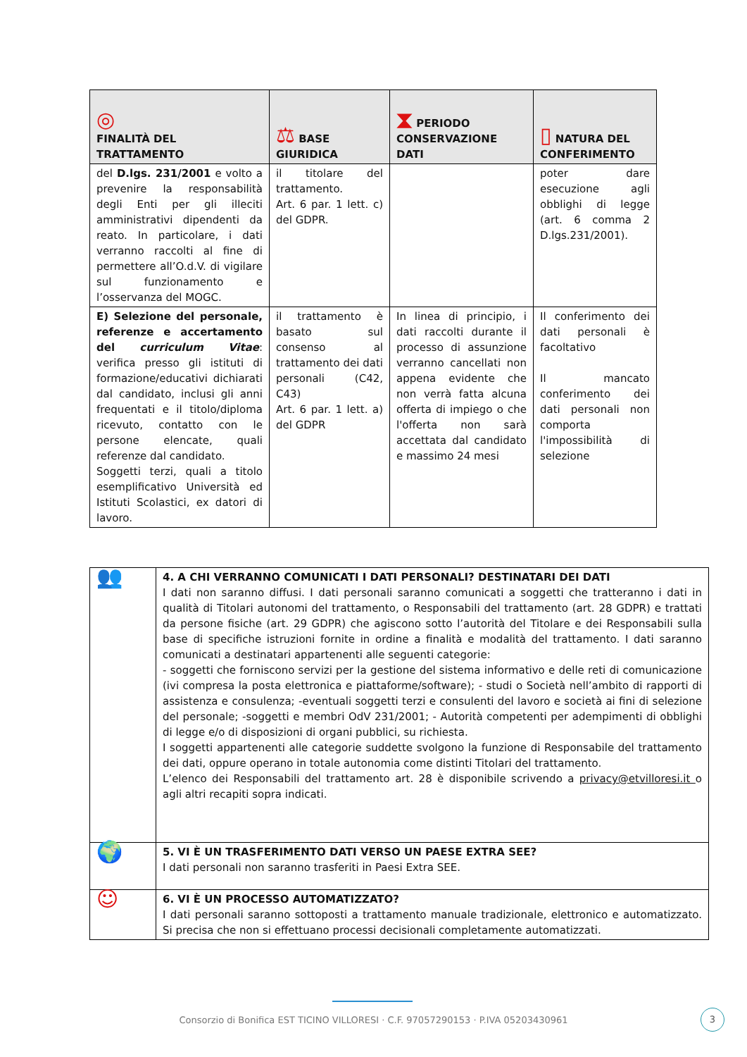| ◎ FINALITÀ DEL TRATTAMENTO | ⚖ BASE GIURIDICA | ⧗ PERIODO CONSERVAZIONE DATI | ▯ NATURA DEL CONFERIMENTO |
| --- | --- | --- | --- |
| del D.lgs. 231/2001 e volto a prevenire la responsabilità degli Enti per gli illeciti amministrativi dipendenti da reato. In particolare, i dati verranno raccolti al fine di permettere all’O.d.V. di vigilare sul funzionamento e l’osservanza del MOGC. | il titolare del trattamento. Art. 6 par. 1 lett. c) del GDPR. | | poter dare esecuzione agli obblighi di legge (art. 6 comma 2 D.lgs.231/2001). |
| E) Selezione del personale, referenze e accertamento del curriculum Vitae : verifica presso gli istituti di formazione/educativi dichiarati dal candidato, inclusi gli anni frequentati e il titolo/diploma ricevuto, contatto con le persone elencate, quali referenze dal candidato. Soggetti terzi, quali a titolo esemplificativo Università ed Istituti Scolastici, ex datori di lavoro. | il trattamento è basato sul consenso al trattamento dei dati personali (C42, C43) Art. 6 par. 1 lett. a) del GDPR | In linea di principio, i dati raccolti durante il processo di assunzione verranno cancellati non appena evidente che non verrà fatta alcuna offerta di impiego o che l'offerta non sarà accettata dal candidato e massimo 24 mesi | Il conferimento dei dati personali è facoltativo Il mancato conferimento dei dati personali non comporta l'impossibilità di selezione |
| 👥 | 4. A CHI VERRANNO COMUNICATI I DATI PERSONALI? DESTINATARI DEI DATI I dati non saranno diffusi. I dati personali saranno comunicati a soggetti che tratteranno i dati in qualità di Titolari autonomi del trattamento, o Responsabili del trattamento (art. 28 GDPR) e trattati da persone fisiche (art. 29 GDPR) che agiscono sotto l’autorità del Titolare e dei Responsabili sulla base di specifiche istruzioni fornite in ordine a finalità e modalità del trattamento. I dati saranno comunicati a destinatari appartenenti alle seguenti categorie: - soggetti che forniscono servizi per la gestione del sistema informativo e delle reti di comunicazione (ivi compresa la posta elettronica e piattaforme/software); - studi o Società nell’ambito di rapporti di assistenza e consulenza; -eventuali soggetti terzi e consulenti del lavoro e società ai fini di selezione del personale; -soggetti e membri OdV 231/2001; - Autorità competenti per adempimenti di obblighi di legge e/o di disposizioni di organi pubblici, su richiesta. I soggetti appartenenti alle categorie suddette svolgono la funzione di Responsabile del trattamento dei dati, oppure operano in totale autonomia come distinti Titolari del trattamento. L’elenco dei Responsabili del trattamento art. 28 è disponibile scrivendo a privacy@etvilloresi.it o agli altri recapiti sopra indicati. |
| 🌍 | 5. VI È UN TRASFERIMENTO DATI VERSO UN PAESE EXTRA SEE? I dati personali non saranno trasferiti in Paesi Extra SEE. |
| ☺ | 6. VI È UN PROCESSO AUTOMATIZZATO? I dati personali saranno sottoposti a trattamento manuale tradizionale, elettronico e automatizzato. Si precisa che non si effettuano processi decisionali completamente automatizzati. |
Consorzio di Bonifica EST TICINO VILLORESI · C.F. 97057290153 · P.IVA 05203430961
3